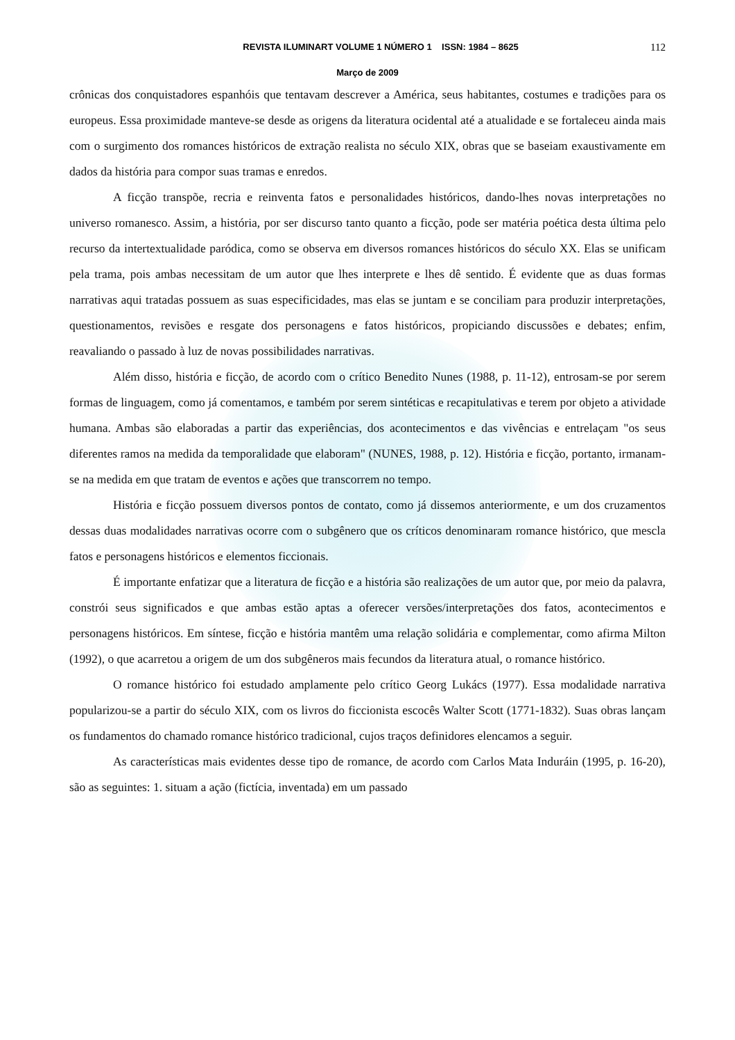REVISTA ILUMINART VOLUME 1 NÚMERO 1 ISSN: 1984 – 8625 112
Março de 2009
crônicas dos conquistadores espanhóis que tentavam descrever a América, seus habitantes, costumes e tradições para os europeus. Essa proximidade manteve-se desde as origens da literatura ocidental até a atualidade e se fortaleceu ainda mais com o surgimento dos romances históricos de extração realista no século XIX, obras que se baseiam exaustivamente em dados da história para compor suas tramas e enredos.
A ficção transpõe, recria e reinventa fatos e personalidades históricos, dando-lhes novas interpretações no universo romanesco. Assim, a história, por ser discurso tanto quanto a ficção, pode ser matéria poética desta última pelo recurso da intertextualidade paródica, como se observa em diversos romances históricos do século XX. Elas se unificam pela trama, pois ambas necessitam de um autor que lhes interprete e lhes dê sentido. É evidente que as duas formas narrativas aqui tratadas possuem as suas especificidades, mas elas se juntam e se conciliam para produzir interpretações, questionamentos, revisões e resgate dos personagens e fatos históricos, propiciando discussões e debates; enfim, reavaliando o passado à luz de novas possibilidades narrativas.
Além disso, história e ficção, de acordo com o crítico Benedito Nunes (1988, p. 11-12), entrosam-se por serem formas de linguagem, como já comentamos, e também por serem sintéticas e recapitulativas e terem por objeto a atividade humana. Ambas são elaboradas a partir das experiências, dos acontecimentos e das vivências e entrelaçam "os seus diferentes ramos na medida da temporalidade que elaboram" (NUNES, 1988, p. 12). História e ficção, portanto, irmanam-se na medida em que tratam de eventos e ações que transcorrem no tempo.
História e ficção possuem diversos pontos de contato, como já dissemos anteriormente, e um dos cruzamentos dessas duas modalidades narrativas ocorre com o subgênero que os críticos denominaram romance histórico, que mescla fatos e personagens históricos e elementos ficcionais.
É importante enfatizar que a literatura de ficção e a história são realizações de um autor que, por meio da palavra, constrói seus significados e que ambas estão aptas a oferecer versões/interpretações dos fatos, acontecimentos e personagens históricos. Em síntese, ficção e história mantêm uma relação solidária e complementar, como afirma Milton (1992), o que acarretou a origem de um dos subgêneros mais fecundos da literatura atual, o romance histórico.
O romance histórico foi estudado amplamente pelo crítico Georg Lukács (1977). Essa modalidade narrativa popularizou-se a partir do século XIX, com os livros do ficcionista escocês Walter Scott (1771-1832). Suas obras lançam os fundamentos do chamado romance histórico tradicional, cujos traços definidores elencamos a seguir.
As características mais evidentes desse tipo de romance, de acordo com Carlos Mata Induráin (1995, p. 16-20), são as seguintes: 1. situam a ação (fictícia, inventada) em um passado